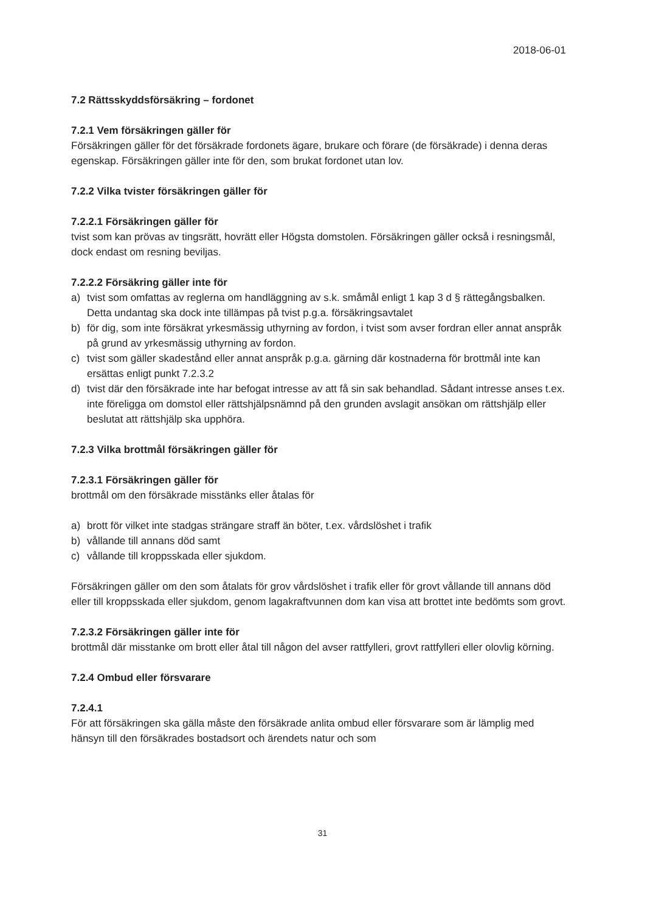2018-06-01
7.2 Rättsskyddsförsäkring – fordonet
7.2.1 Vem försäkringen gäller för
Försäkringen gäller för det försäkrade fordonets ägare, brukare och förare (de försäkrade) i denna deras egenskap. Försäkringen gäller inte för den, som brukat fordonet utan lov.
7.2.2 Vilka tvister försäkringen gäller för
7.2.2.1 Försäkringen gäller för
tvist som kan prövas av tingsrätt, hovrätt eller Högsta domstolen. Försäkringen gäller också i resningsmål, dock endast om resning beviljas.
7.2.2.2 Försäkring gäller inte för
a) tvist som omfattas av reglerna om handläggning av s.k. småmål enligt 1 kap 3 d § rättegångsbalken. Detta undantag ska dock inte tillämpas på tvist p.g.a. försäkringsavtalet
b) för dig, som inte försäkrat yrkesmässig uthyrning av fordon, i tvist som avser fordran eller annat anspråk på grund av yrkesmässig uthyrning av fordon.
c) tvist som gäller skadestånd eller annat anspråk p.g.a. gärning där kostnaderna för brottmål inte kan ersättas enligt punkt 7.2.3.2
d) tvist där den försäkrade inte har befogat intresse av att få sin sak behandlad. Sådant intresse anses t.ex. inte föreligga om domstol eller rättshjälpsnämnd på den grunden avslagit ansökan om rättshjälp eller beslutat att rättshjälp ska upphöra.
7.2.3 Vilka brottmål försäkringen gäller för
7.2.3.1 Försäkringen gäller för
brottmål om den försäkrade misstänks eller åtalas för
a) brott för vilket inte stadgas strängare straff än böter, t.ex. vårdslöshet i trafik
b) vållande till annans död samt
c) vållande till kroppsskada eller sjukdom.
Försäkringen gäller om den som åtalats för grov vårdslöshet i trafik eller för grovt vållande till annans död eller till kroppsskada eller sjukdom, genom lagakraftvunnen dom kan visa att brottet inte bedömts som grovt.
7.2.3.2 Försäkringen gäller inte för
brottmål där misstanke om brott eller åtal till någon del avser rattfylleri, grovt rattfylleri eller olovlig körning.
7.2.4 Ombud eller försvarare
7.2.4.1
För att försäkringen ska gälla måste den försäkrade anlita ombud eller försvarare som är lämplig med hänsyn till den försäkrades bostadsort och ärendets natur och som
31